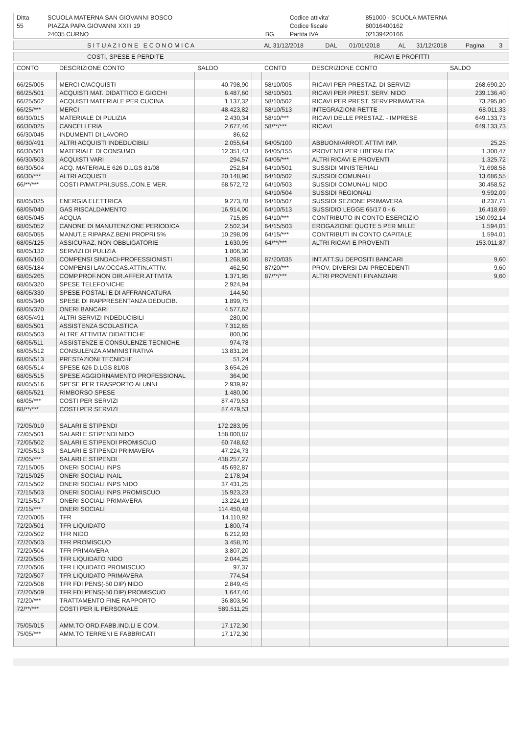| Ditta | SCUOLA MATERNA SAN GIOVANNI BOSCO | | Codice attivita' | 851000 - SCUOLA MATERNA |
| 55 | PIAZZA PAPA GIOVANNI XXIII 19 | | Codice fiscale | 80016400162 |
| | 24035 CURNO | BG | Partita IVA | 02139420166 |
| S I T U A Z I O N E E C O N O M I C A | AL 31/12/2018 | DAL | 01/01/2018 | AL | 31/12/2018 | Pagina | 3 |
| COSTI, SPESE E PERDITE | RICAVI E PROFITTI |
| CONTO | DESCRIZIONE CONTO | SALDO | | CONTO | DESCRIZIONE CONTO | SALDO |
| --- | --- | --- | --- | --- | --- | --- |
| 66/25/005 | MERCI C/ACQUISTI | 40.798,90 | | 58/10/005 | RICAVI PER PRESTAZ. DI SERVIZI | 268.690,20 |
| 66/25/501 | ACQUISTI MAT. DIDATTICO E GIOCHI | 6.487,60 | | 58/10/501 | RICAVI PER PREST. SERV. NIDO | 239.136,40 |
| 66/25/502 | ACQUISTI MATERIALE PER CUCINA | 1.137,32 | | 58/10/502 | RICAVI PER PREST. SERV.PRIMAVERA | 73.295,80 |
| 66/25/*** | MERCI | 48.423,82 | | 58/10/513 | INTEGRAZIONI RETTE | 68.011,33 |
| 66/30/015 | MATERIALE DI PULIZIA | 2.430,34 | | 58/10/*** | RICAVI DELLE PRESTAZ. - IMPRESE | 649.133,73 |
| 66/30/025 | CANCELLERIA | 2.677,46 | | 58/**/*** | RICAVI | 649.133,73 |
| 66/30/045 | INDUMENTI DI LAVORO | 86,62 | | | | |
| 66/30/491 | ALTRI ACQUISTI INDEDUCIBILI | 2.055,64 | | 64/05/100 | ABBUONI/ARROT. ATTIVI IMP. | 25,25 |
| 66/30/501 | MATERIALE DI CONSUMO | 12.351,43 | | 64/05/155 | PROVENTI PER LIBERALITA' | 1.300,47 |
| 66/30/503 | ACQUISTI VARI | 294,57 | | 64/05/*** | ALTRI RICAVI E PROVENTI | 1.325,72 |
| 66/30/504 | ACQ. MATERIALE 626 D.LGS 81/08 | 252,84 | | 64/10/501 | SUSSIDI MINISTERIALI | 71.698,58 |
| 66/30/*** | ALTRI ACQUISTI | 20.148,90 | | 64/10/502 | SUSSIDI COMUNALI | 13.686,55 |
| 66/**/*** | COSTI P/MAT.PRI,SUSS.,CON.E MER. | 68.572,72 | | 64/10/503 | SUSSIDI COMUNALI NIDO | 30.458,52 |
| | | | | 64/10/504 | SUSSIDI REGIONALI | 9.592,09 |
| 68/05/025 | ENERGIA ELETTRICA | 9.273,78 | | 64/10/507 | SUSSIDI SEZIONE PRIMAVERA | 8.237,71 |
| 68/05/040 | GAS RISCALDAMENTO | 16.914,00 | | 64/10/513 | SUSSIDIO LEGGE 65/17 0 - 6 | 16.418,69 |
| 68/05/045 | ACQUA | 715,85 | | 64/10/*** | CONTRIBUTO IN CONTO ESERCIZIO | 150.092,14 |
| 68/05/052 | CANONE DI MANUTENZIONE PERIODICA | 2.502,34 | | 64/15/503 | EROGAZIONE QUOTE 5 PER MILLE | 1.594,01 |
| 68/05/055 | MANUT.E RIPARAZ.BENI PROPRI 5% | 10.298,09 | | 64/15/*** | CONTRIBUTI IN CONTO CAPITALE | 1.594,01 |
| 68/05/125 | ASSICURAZ. NON OBBLIGATORIE | 1.630,95 | | 64/**/*** | ALTRI RICAVI E PROVENTI | 153.011,87 |
| 68/05/132 | SERVIZI DI PULIZIA | 1.806,30 | | | | |
| 68/05/160 | COMPENSI SINDACI-PROFESSIONISTI | 1.268,80 | | 87/20/035 | INT.ATT.SU DEPOSITI BANCARI | 9,60 |
| 68/05/184 | COMPENSI LAV.OCCAS.ATTIN.ATTIV. | 462,50 | | 87/20/*** | PROV. DIVERSI DAI PRECEDENTI | 9,60 |
| 68/05/265 | COMP.PROF.NON DIR.AFFER.ATTIVITA | 1.371,95 | | 87/**/*** | ALTRI PROVENTI FINANZIARI | 9,60 |
| 68/05/320 | SPESE TELEFONICHE | 2.924,94 | | | | |
| 68/05/330 | SPESE POSTALI E DI AFFRANCATURA | 144,50 | | | | |
| 68/05/340 | SPESE DI RAPPRESENTANZA DEDUCIB. | 1.899,75 | | | | |
| 68/05/370 | ONERI BANCARI | 4.577,62 | | | | |
| 68/05/491 | ALTRI SERVIZI INDEDUCIBILI | 280,00 | | | | |
| 68/05/501 | ASSISTENZA SCOLASTICA | 7.312,65 | | | | |
| 68/05/503 | ALTRE ATTIVITA' DIDATTICHE | 800,00 | | | | |
| 68/05/511 | ASSISTENZE E CONSULENZE TECNICHE | 974,78 | | | | |
| 68/05/512 | CONSULENZA AMMINISTRATIVA | 13.831,26 | | | | |
| 68/05/513 | PRESTAZIONI TECNICHE | 51,24 | | | | |
| 68/05/514 | SPESE 626 D.LGS 81/08 | 3.654,26 | | | | |
| 68/05/515 | SPESE AGGIORNAMENTO PROFESSIONAL | 364,00 | | | | |
| 68/05/516 | SPESE PER TRASPORTO ALUNNI | 2.939,97 | | | | |
| 68/05/521 | RIMBORSO SPESE | 1.480,00 | | | | |
| 68/05/*** | COSTI PER SERVIZI | 87.479,53 | | | | |
| 68/**/*** | COSTI PER SERVIZI | 87.479,53 | | | | |
| 72/05/010 | SALARI E STIPENDI | 172.283,05 | | | | |
| 72/05/501 | SALARI E STIPENDI NIDO | 158.000,87 | | | | |
| 72/05/502 | SALARI E STIPENDI PROMISCUO | 60.748,62 | | | | |
| 72/05/513 | SALARI E STIPENDI PRIMAVERA | 47.224,73 | | | | |
| 72/05/*** | SALARI E STIPENDI | 438.257,27 | | | | |
| 72/15/005 | ONERI SOCIALI INPS | 45.692,87 | | | | |
| 72/15/025 | ONERI SOCIALI INAIL | 2.178,94 | | | | |
| 72/15/502 | ONERI SOCIALI INPS NIDO | 37.431,25 | | | | |
| 72/15/503 | ONERI SOCIALI INPS PROMISCUO | 15.923,23 | | | | |
| 72/15/517 | ONERI SOCIALI PRIMAVERA | 13.224,19 | | | | |
| 72/15/*** | ONERI SOCIALI | 114.450,48 | | | | |
| 72/20/005 | TFR | 14.110,92 | | | | |
| 72/20/501 | TFR LIQUIDATO | 1.800,74 | | | | |
| 72/20/502 | TFR NIDO | 6.212,93 | | | | |
| 72/20/503 | TFR PROMISCUO | 3.458,70 | | | | |
| 72/20/504 | TFR PRIMAVERA | 3.807,20 | | | | |
| 72/20/505 | TFR LIQUIDATO NIDO | 2.044,25 | | | | |
| 72/20/506 | TFR LIQUIDATO PROMISCUO | 97,37 | | | | |
| 72/20/507 | TFR LIQUIDATO PRIMAVERA | 774,54 | | | | |
| 72/20/508 | TFR FDI PENS(-50 DIP) NIDO | 2.849,45 | | | | |
| 72/20/509 | TFR FDI PENS(-50 DIP) PROMISCUO | 1.647,40 | | | | |
| 72/20/*** | TRATTAMENTO FINE RAPPORTO | 36.803,50 | | | | |
| 72/**/*** | COSTI PER IL PERSONALE | 589.511,25 | | | | |
| 75/05/015 | AMM.TO ORD.FABB.IND.LI E COM. | 17.172,30 | | | | |
| 75/05/*** | AMM.TO TERRENI E FABBRICATI | 17.172,30 | | | | |